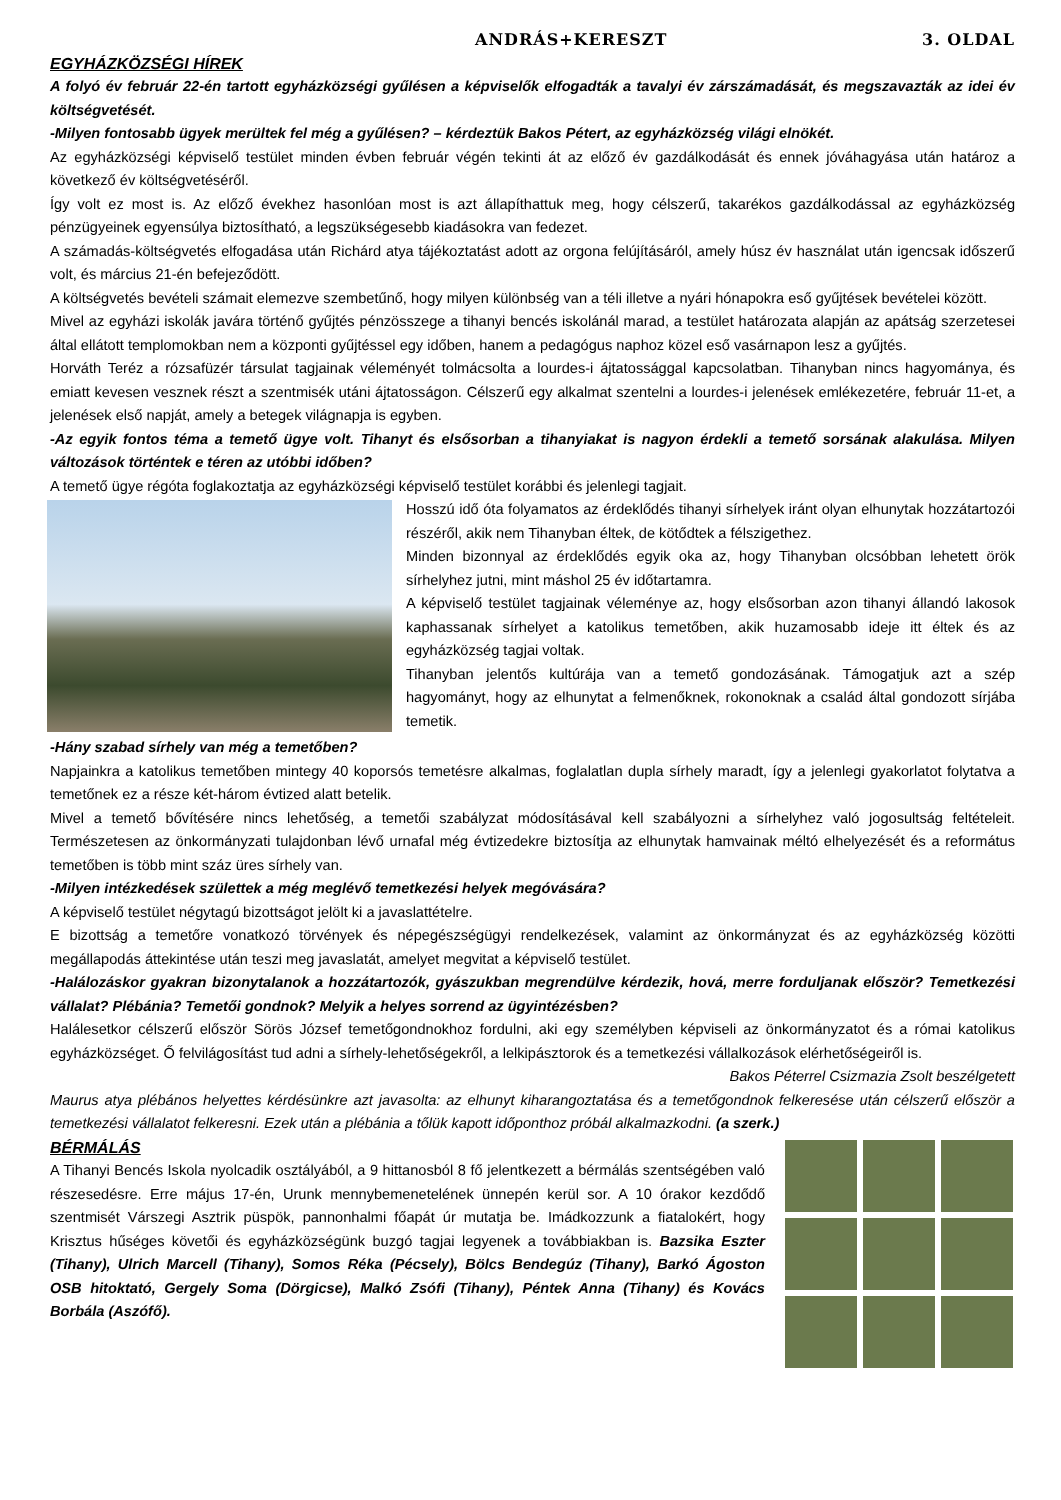ANDRÁS+KERESZT 3. OLDAL
EGYHÁZKÖZSÉGI HÍREK
A folyó év február 22-én tartott egyházközségi gyűlésen a képviselők elfogadták a tavalyi év zárszámadását, és megszavazták az idei év költségvetését.
-Milyen fontosabb ügyek merültek fel még a gyűlésen? – kérdeztük Bakos Pétert, az egyházközség világi elnökét.
Az egyházközségi képviselő testület minden évben február végén tekinti át az előző év gazdálkodását és ennek jóváhagyása után határoz a következő év költségvetéséről.
Így volt ez most is. Az előző évekhez hasonlóan most is azt állapíthattuk meg, hogy célszerű, takarékos gazdálkodással az egyházközség pénzügyeinek egyensúlya biztosítható, a legszükségesebb kiadásokra van fedezet.
A számadás-költségvetés elfogadása után Richárd atya tájékoztatást adott az orgona felújításáról, amely húsz év használat után igencsak időszerű volt, és március 21-én befejeződött.
A költségvetés bevételi számait elemezve szembetűnő, hogy milyen különbség van a téli illetve a nyári hónapokra eső gyűjtések bevételei között.
Mivel az egyházi iskolák javára történő gyűjtés pénzösszege a tihanyi bencés iskolánál marad, a testület határozata alapján az apátság szerzetesei által ellátott templomokban nem a központi gyűjtéssel egy időben, hanem a pedagógus naphoz közel eső vasárnapon lesz a gyűjtés.
Horváth Teréz a rózsafüzér társulat tagjainak véleményét tolmácsolta a lourdes-i ájtatossággal kapcsolatban. Tihanyban nincs hagyománya, és emiatt kevesen vesznek részt a szentmisék utáni ájtatosságon. Célszerű egy alkalmat szentelni a lourdes-i jelenések emlékezetére, február 11-et, a jelenések első napját, amely a betegek világnapja is egyben.
-Az egyik fontos téma a temető ügye volt. Tihanyt és elsősorban a tihanyiakat is nagyon érdekli a temető sorsának alakulása. Milyen változások történtek e téren az utóbbi időben?
A temető ügye régóta foglakoztatja az egyházközségi képviselő testület korábbi és jelenlegi tagjait.
Hosszú idő óta folyamatos az érdeklődés tihanyi sírhelyek iránt olyan elhunytak hozzátartozói részéről, akik nem Tihanyban éltek, de kötődtek a félszigethez.
Minden bizonnyal az érdeklődés egyik oka az, hogy Tihanyban olcsóbban lehetett örök sírhelyhez jutni, mint máshol 25 év időtartamra.
A képviselő testület tagjainak véleménye az, hogy elsősorban azon tihanyi állandó lakosok kaphassanak sírhelyet a katolikus temetőben, akik huzamosabb ideje itt éltek és az egyházközség tagjai voltak.
Tihanyban jelentős kultúrája van a temető gondozásának. Támogatjuk azt a szép hagyományt, hogy az elhunytat a felmenőknek, rokonoknak a család által gondozott sírjába temetik.
-Hány szabad sírhely van még a temetőben?
Napjainkra a katolikus temetőben mintegy 40 koporsós temetésre alkalmas, foglalatlan dupla sírhely maradt, így a jelenlegi gyakorlatot folytatva a temetőnek ez a része két-három évtized alatt betelik.
Mivel a temető bővítésére nincs lehetőség, a temetői szabályzat módosításával kell szabályozni a sírhelyhez való jogosultság feltételeit. Természetesen az önkormányzati tulajdonban lévő urnafal még évtizedekre biztosítja az elhunytak hamvainak méltó elhelyezését és a református temetőben is több mint száz üres sírhely van.
-Milyen intézkedések születtek a még meglévő temetkezési helyek megóvására?
A képviselő testület négytagú bizottságot jelölt ki a javaslattételre.
E bizottság a temetőre vonatkozó törvények és népegészségügyi rendelkezések, valamint az önkormányzat és az egyházközség közötti megállapodás áttekintése után teszi meg javaslatát, amelyet megvitat a képviselő testület.
-Halálozáskor gyakran bizonytalanok a hozzátartozók, gyászukban megrendülve kérdezik, hová, merre forduljanak először? Temetkezési vállalat? Plébánia? Temetői gondnok? Melyik a helyes sorrend az ügyintézésben?
Halálesetkor célszerű először Sörös József temetőgondnokhoz fordulni, aki egy személyben képviseli az önkormányzatot és a római katolikus egyházközséget. Ő felvilágosítást tud adni a sírhely-lehetőségekről, a lelkipásztorok és a temetkezési vállalkozások elérhetőségeiről is. Bakos Péterrel Csizmazia Zsolt beszélgetett
Maurus atya plébános helyettes kérdésünkre azt javasolta: az elhunyt kiharangoztatása és a temetőgondnok felkeresése után célszerű először a temetkezési vállalatot felkeresni. Ezek után a plébánia a tőlük kapott időponthoz próbál alkalmazkodni. (a szerk.)
BÉRMÁLÁS
A Tihanyi Bencés Iskola nyolcadik osztályából, a 9 hittanosból 8 fő jelentkezett a bérmálás szentségében való részesedésre. Erre május 17-én, Urunk mennybemenetelének ünnepén kerül sor. A 10 órakor kezdődő szentmisét Várszegi Asztrik püspök, pannonhalmi főapát úr mutatja be. Imádkozzunk a fiatalokért, hogy Krisztus hűséges követői és egyházközségünk buzgó tagjai legyenek a továbbiakban is. Bazsika Eszter (Tihany), Ulrich Marcell (Tihany), Somos Réka (Pécsely), Bölcs Bendegúz (Tihany), Barkó Ágoston OSB hitoktató, Gergely Soma (Dörgicse), Malkó Zsófi (Tihany), Péntek Anna (Tihany) és Kovács Borbála (Aszófő).